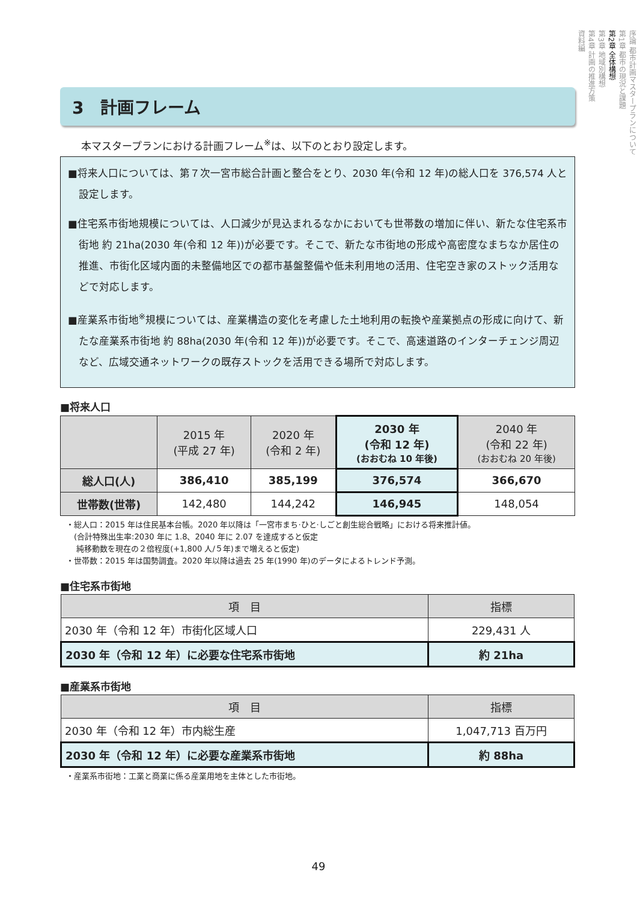序論 都市計画マスタープランについて
第1章 都市の現況と課題
第2章 全体構想
第3章 地域別構想
第4章 計画の推進方策
資料編
3　計画フレーム
本マスタープランにおける計画フレーム<sup>※</sup>は、以下のとおり設定します。
■将来人口については、第７次一宮市総合計画と整合をとり、2030 年(令和 12 年)の総人口を 376,574 人と設定します。
■住宅系市街地規模については、人口減少が見込まれるなかにおいても世帯数の増加に伴い、新たな住宅系市街地 約 21ha(2030 年(令和 12 年))が必要です。そこで、新たな市街地の形成や高密度なまちなか居住の推進、市街化区域内面的未整備地区での都市基盤整備や低未利用地の活用、住宅空き家のストック活用などで対応します。
■産業系市街地<sup>※</sup>規模については、産業構造の変化を考慮した土地利用の転換や産業拠点の形成に向けて、新たな産業系市街地 約 88ha(2030 年(令和 12 年))が必要です。そこで、高速道路のインターチェンジ周辺など、広域交通ネットワークの既存ストックを活用できる場所で対応します。
■将来人口
| | 2015 年 (平成 27 年) | 2020 年 (令和 2 年) | 2030 年 (令和 12 年) (おおむね 10 年後) | 2040 年 (令和 22 年) (おおむね 20 年後) |
| --- | --- | --- | --- | --- |
| 総人口(人) | 386,410 | 385,199 | 376,574 | 366,670 |
| 世帯数(世帯) | 142,480 | 144,242 | 146,945 | 148,054 |
・総人口：2015 年は住民基本台帳。2020 年以降は「一宮市まち·ひと·しごと創生総合戦略」における将来推計値。
　(合計特殊出生率:2030 年に 1.8、2040 年に 2.07 を達成すると仮定
　 純移動数を現在の２倍程度(+1,800 人/５年)まで増えると仮定)
・世帯数：2015 年は国勢調査。2020 年以降は過去 25 年(1990 年)のデータによるトレンド予測。
■住宅系市街地
| 項 目 | 指標 |
| --- | --- |
| 2030 年（令和 12 年）市街化区域人口 | 229,431 人 |
| 2030 年（令和 12 年）に必要な住宅系市街地 | 約 21ha |
■産業系市街地
| 項 目 | 指標 |
| --- | --- |
| 2030 年（令和 12 年）市内総生産 | 1,047,713 百万円 |
| 2030 年（令和 12 年）に必要な産業系市街地 | 約 88ha |
・産業系市街地：工業と商業に係る産業用地を主体とした市街地。
49